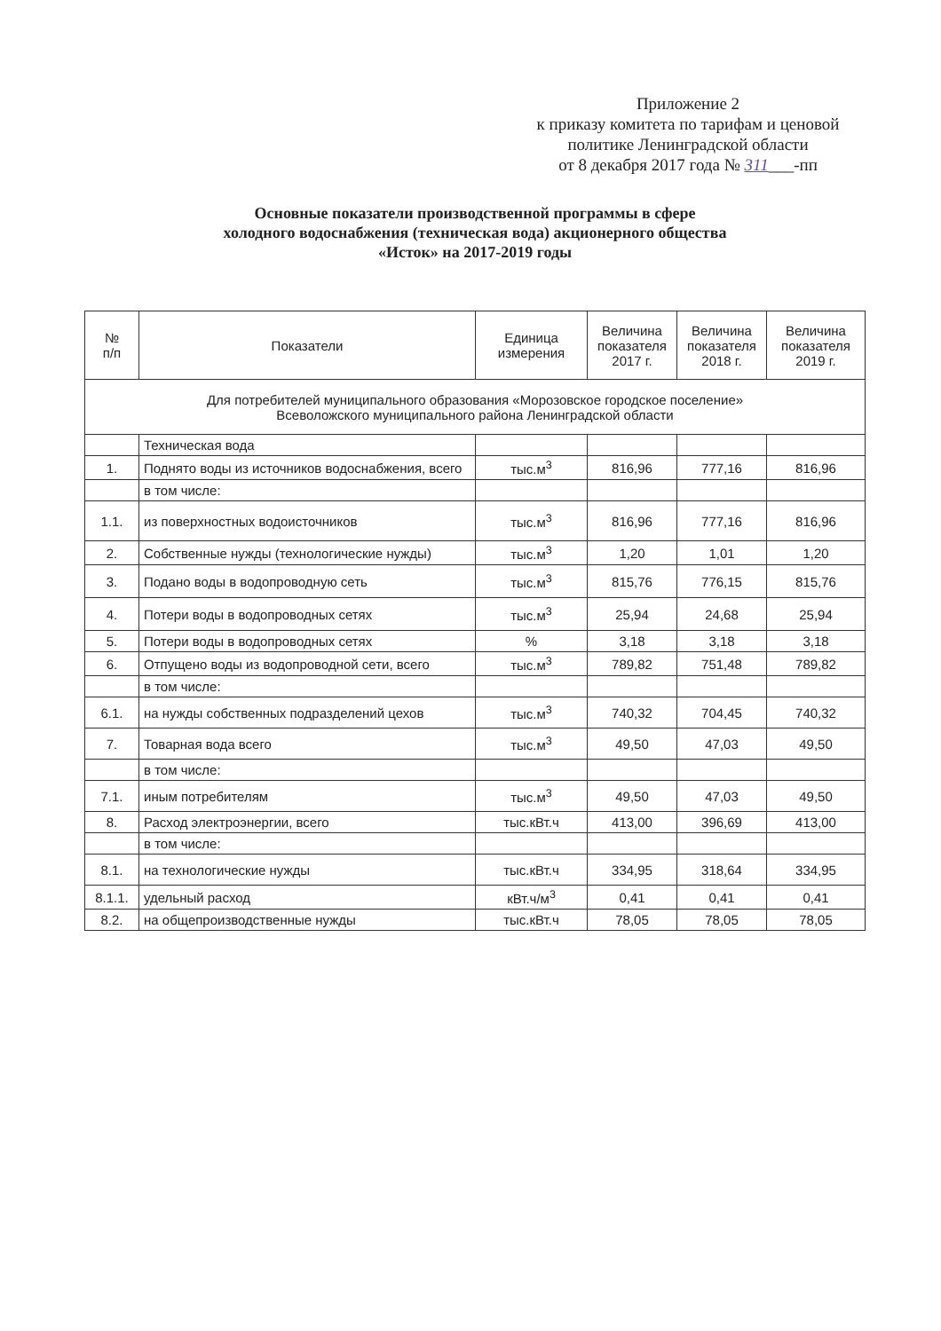Приложение 2
к приказу комитета по тарифам и ценовой
политике Ленинградской области
от 8 декабря 2017 года № 311___-пп
Основные показатели производственной программы в сфере
холодного водоснабжения (техническая вода) акционерного общества
«Исток» на 2017-2019 годы
| № п/п | Показатели | Единица измерения | Величина показателя 2017 г. | Величина показателя 2018 г. | Величина показателя 2019 г. |
| --- | --- | --- | --- | --- | --- |
| Для потребителей муниципального образования «Морозовское городское поселение» Всеволожского муниципального района Ленинградской области | | | | | |
| | Техническая вода | | | | |
| 1. | Поднято воды из источников водоснабжения, всего | тыс.м<sup>3</sup> | 816,96 | 777,16 | 816,96 |
| | в том числе: | | | | |
| 1.1. | из поверхностных водоисточников | тыс.м<sup>3</sup> | 816,96 | 777,16 | 816,96 |
| 2. | Собственные нужды (технологические нужды) | тыс.м<sup>3</sup> | 1,20 | 1,01 | 1,20 |
| 3. | Подано воды в водопроводную сеть | тыс.м<sup>3</sup> | 815,76 | 776,15 | 815,76 |
| 4. | Потери воды в водопроводных сетях | тыс.м<sup>3</sup> | 25,94 | 24,68 | 25,94 |
| 5. | Потери воды в водопроводных сетях | % | 3,18 | 3,18 | 3,18 |
| 6. | Отпущено воды из водопроводной сети, всего | тыс.м<sup>3</sup> | 789,82 | 751,48 | 789,82 |
| | в том числе: | | | | |
| 6.1. | на нужды собственных подразделений цехов | тыс.м<sup>3</sup> | 740,32 | 704,45 | 740,32 |
| 7. | Товарная вода всего | тыс.м<sup>3</sup> | 49,50 | 47,03 | 49,50 |
| | в том числе: | | | | |
| 7.1. | иным потребителям | тыс.м<sup>3</sup> | 49,50 | 47,03 | 49,50 |
| 8. | Расход электроэнергии, всего | тыс.кВт.ч | 413,00 | 396,69 | 413,00 |
| | в том числе: | | | | |
| 8.1. | на технологические нужды | тыс.кВт.ч | 334,95 | 318,64 | 334,95 |
| 8.1.1. | удельный расход | кВт.ч/м<sup>3</sup> | 0,41 | 0,41 | 0,41 |
| 8.2. | на общепроизводственные нужды | тыс.кВт.ч | 78,05 | 78,05 | 78,05 |